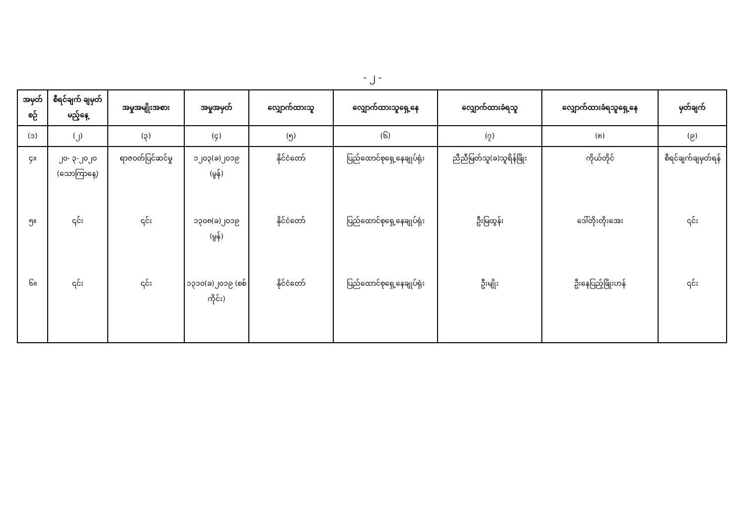- ၂ -
| အမှတ်စဉ် | စီရင်ချက် ချမှတ်မည့်နေ့ | အမှုအမျိုးအစား | အမှုအမှတ် | လျှောက်ထားသူ | လျှောက်ထားသူရှေ့နေ | လျှောက်ထားခံရသူ | လျှောက်ထားခံရသူရှေ့နေ | မှတ်ချက် |
| --- | --- | --- | --- | --- | --- | --- | --- | --- |
| (၁) | (၂) | (၃) | (၄) | (၅) | (၆) | (၇) | (၈) | (၉) |
| ၄။ | ၂၀- ၃-၂၀၂၀ (သောကြာနေ့) | ရာဇဝတ်ပြင်ဆင်မှု | ၁၂၀၃(ခ)၂၀၁၉ (မွန်) | နိုင်ငံတော် | ပြည်ထောင်စုရှေ့နေချုပ်ရုံး | ညီညီမြတ်သူ(ခ)သူရိန်ဖြိုး | ကိုယ်တိုင် | စီရင်ချက်ချမှတ်ရန် |
| ၅။ | ၎င်း | ၎င်း | ၁၃၀၈(ခ)၂၀၁၉ (မွန်) | နိုင်ငံတော် | ပြည်ထောင်စုရှေ့နေချုပ်ရုံး | ဦးမြထွန်း | ဒေါ်တိုးတိုးအေး | ၎င်း |
| ၆။ | ၎င်း | ၎င်း | ၁၃၁၀(ခ)၂၀၁၉ (စစ်ကိုင်း) | နိုင်ငံတော် | ပြည်ထောင်စုရှေ့နေချုပ်ရုံး | ဦးမျိုး | ဦးနေပြည့်ဖြိုးဟန် | ၎င်း |